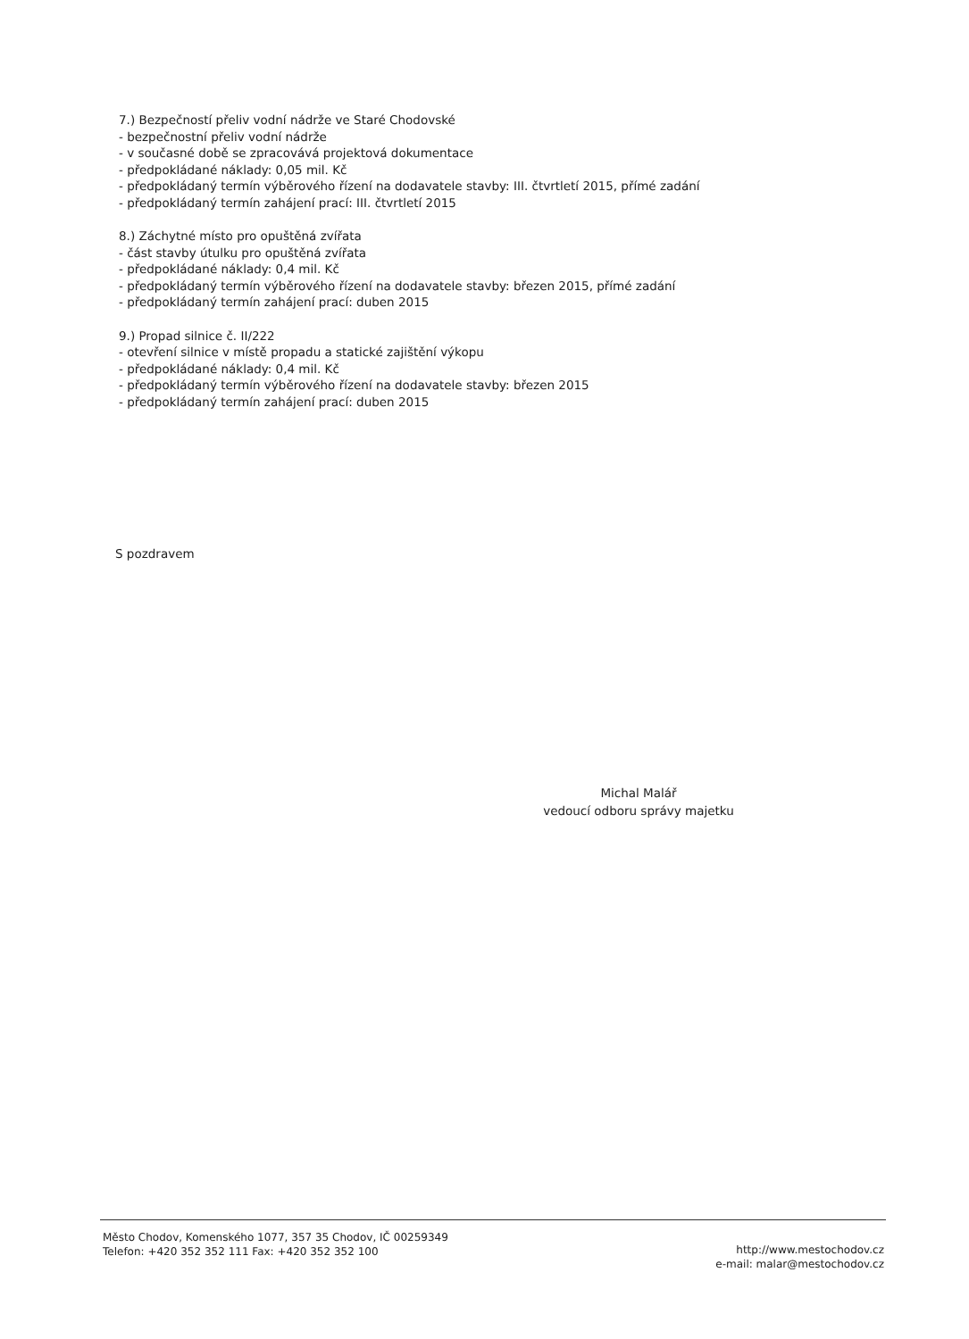7.) Bezpečností přeliv vodní nádrže ve Staré Chodovské
- bezpečnostní přeliv vodní nádrže
- v současné době se zpracovává projektová dokumentace
- předpokládané náklady: 0,05 mil. Kč
- předpokládaný termín výběrového řízení na dodavatele stavby: III. čtvrtletí 2015, přímé zadání
- předpokládaný termín zahájení prací: III. čtvrtletí 2015
8.) Záchytné místo pro opuštěná zvířata
- část stavby útulku pro opuštěná zvířata
- předpokládané náklady: 0,4 mil. Kč
- předpokládaný termín výběrového řízení na dodavatele stavby: březen 2015, přímé zadání
- předpokládaný termín zahájení prací: duben 2015
9.) Propad silnice č. II/222
- otevření silnice v místě propadu a statické zajištění výkopu
- předpokládané náklady: 0,4 mil. Kč
- předpokládaný termín výběrového řízení na dodavatele stavby: březen 2015
- předpokládaný termín zahájení prací: duben 2015
S pozdravem
Michal Malář
vedoucí odboru správy majetku
Město Chodov, Komenského 1077, 357 35 Chodov, IČ 00259349
Telefon: +420 352 352 111 Fax: +420 352 352 100
http://www.mestochodov.cz
e-mail: malar@mestochodov.cz